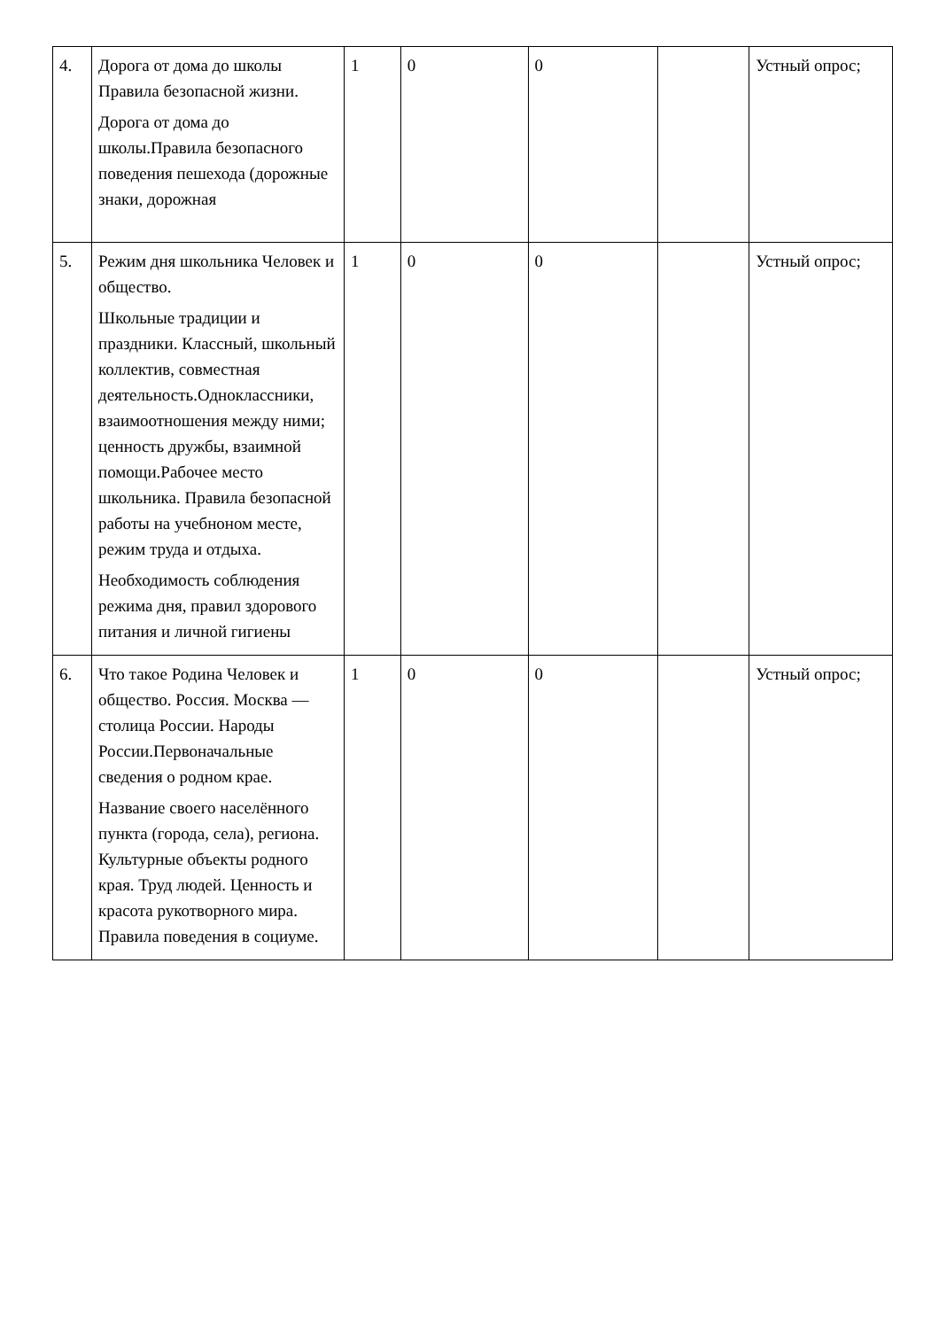| 4. | Дорога от дома до школы Правила безопасной жизни. Дорога от дома до школы.Правила безопасного поведения пешехода (дорожные знаки, дорожная | 1 | 0 | 0 | | Устный опрос; |
| 5. | Режим дня школьника Человек и общество. Школьные традиции и праздники. Классный, школьный коллектив, совместная деятельность.Одноклассники, взаимоотношения между ними; ценность дружбы, взаимной помощи.Рабочее место школьника. Правила безопасной работы на учебноном месте, режим труда и отдыха. Необходимость соблюдения режима дня, правил здорового питания и личной гигиены | 1 | 0 | 0 | | Устный опрос; |
| 6. | Что такое Родина Человек и общество. Россия. Москва —столица России. Народы России.Первоначальные сведения о родном крае. Название своего населённого пункта (города, села), региона. Культурные объекты родного края. Труд людей. Ценность и красота рукотворного мира. Правила поведения в социуме. | 1 | 0 | 0 | | Устный опрос; |